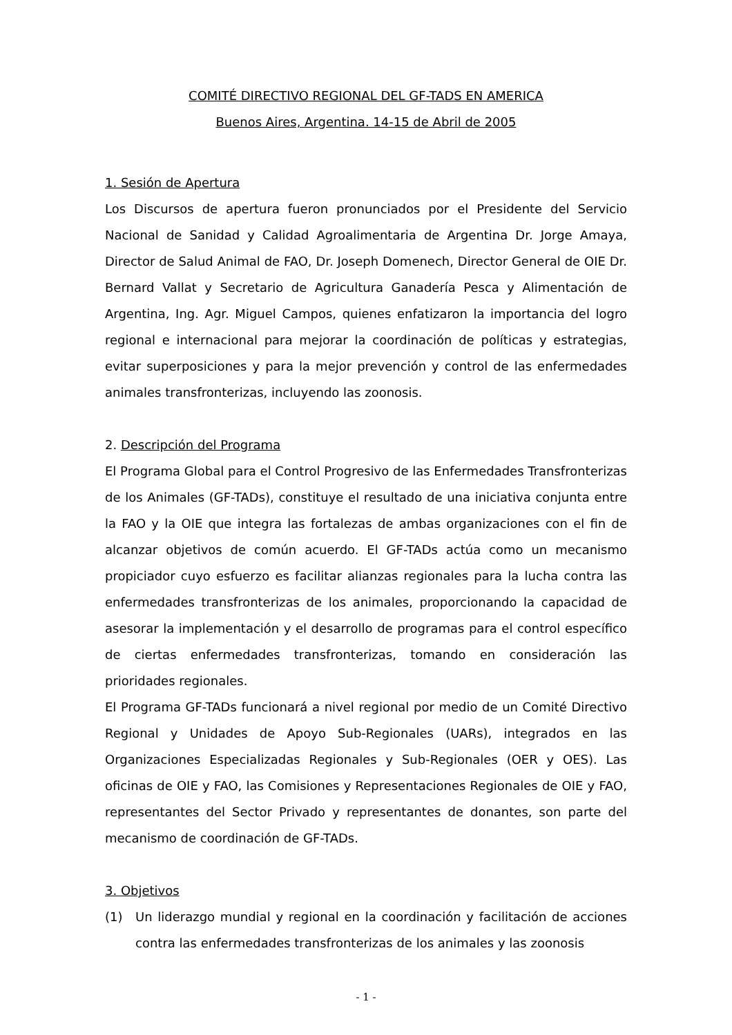COMITÉ DIRECTIVO REGIONAL DEL GF-TADS EN AMERICA
Buenos Aires, Argentina. 14-15 de Abril de 2005
1. Sesión de Apertura
Los Discursos de apertura fueron pronunciados por el Presidente del Servicio Nacional de Sanidad y Calidad Agroalimentaria de Argentina Dr. Jorge Amaya, Director de Salud Animal de FAO, Dr. Joseph Domenech, Director General de OIE Dr. Bernard Vallat y Secretario de Agricultura Ganadería Pesca y Alimentación de Argentina, Ing. Agr. Miguel Campos, quienes enfatizaron la importancia del logro regional e internacional para mejorar la coordinación de políticas y estrategias, evitar superposiciones y para la mejor prevención y control de las enfermedades animales transfronterizas, incluyendo las zoonosis.
2. Descripción del Programa
El Programa Global para el Control Progresivo de las Enfermedades Transfronterizas de los Animales (GF-TADs), constituye el resultado de una iniciativa conjunta entre la FAO y la OIE que integra las fortalezas de ambas organizaciones con el fin de alcanzar objetivos de común acuerdo. El GF-TADs actúa como un mecanismo propiciador cuyo esfuerzo es facilitar alianzas regionales para la lucha contra las enfermedades transfronterizas de los animales, proporcionando la capacidad de asesorar la implementación y el desarrollo de programas para el control específico de ciertas enfermedades transfronterizas, tomando en consideración las prioridades regionales.
El Programa GF-TADs funcionará a nivel regional por medio de un Comité Directivo Regional y Unidades de Apoyo Sub-Regionales (UARs), integrados en las Organizaciones Especializadas Regionales y Sub-Regionales (OER y OES). Las oficinas de OIE y FAO, las Comisiones y Representaciones Regionales de OIE y FAO, representantes del Sector Privado y representantes de donantes, son parte del mecanismo de coordinación de GF-TADs.
3. Objetivos
(1) Un liderazgo mundial y regional en la coordinación y facilitación de acciones contra las enfermedades transfronterizas de los animales y las zoonosis
- 1 -